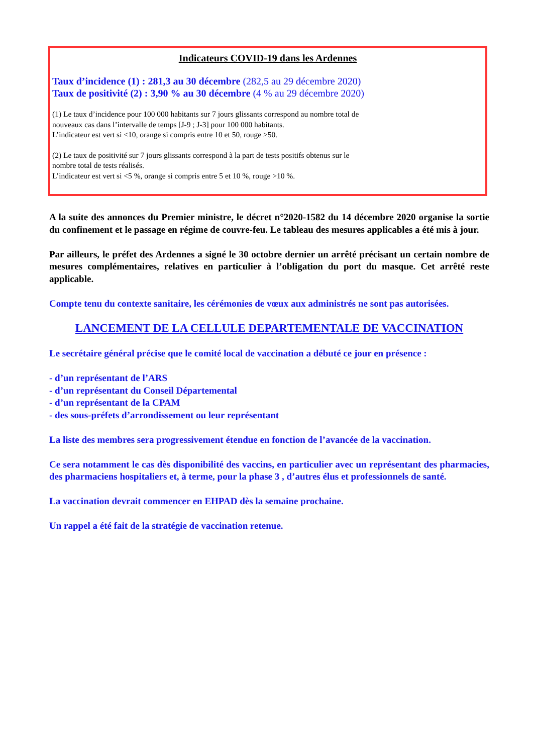Indicateurs COVID-19 dans les Ardennes
Taux d’incidence (1) : 281,3 au 30 décembre (282,5 au 29 décembre 2020)
Taux de positivité (2) : 3,90 % au 30 décembre (4 % au 29 décembre 2020)
(1) Le taux d’incidence pour 100 000 habitants sur 7 jours glissants correspond au nombre total de
nouveaux cas dans l’intervalle de temps [J-9 ; J-3] pour 100 000 habitants.
L’indicateur est vert si <10, orange si compris entre 10 et 50, rouge >50.
(2) Le taux de positivité sur 7 jours glissants correspond à la part de tests positifs obtenus sur le
nombre total de tests réalisés.
L’indicateur est vert si <5 %, orange si compris entre 5 et 10 %, rouge >10 %.
A la suite des annonces du Premier ministre, le décret n°2020-1582 du 14 décembre 2020 organise la sortie du confinement et le passage en régime de couvre-feu. Le tableau des mesures applicables a été mis à jour.
Par ailleurs, le préfet des Ardennes a signé le 30 octobre dernier un arrêté précisant un certain nombre de mesures complémentaires, relatives en particulier à l’obligation du port du masque. Cet arrêté reste applicable.
Compte tenu du contexte sanitaire, les cérémonies de vœux aux administrés ne sont pas autorisées.
LANCEMENT DE LA CELLULE DEPARTEMENTALE DE VACCINATION
Le secrétaire général précise que le comité local de vaccination a débuté ce jour en présence :
- d’un représentant de l’ARS
- d’un représentant du Conseil Départemental
- d’un représentant de la CPAM
- des sous-préfets d’arrondissement ou leur représentant
La liste des membres sera progressivement étendue en fonction de l’avancée de la vaccination.
Ce sera notamment le cas dès disponibilité des vaccins, en particulier avec un représentant des pharmacies, des pharmaciens hospitaliers et, à terme, pour la phase 3 , d’autres élus et professionnels de santé.
La vaccination devrait commencer en EHPAD dès la semaine prochaine.
Un rappel a été fait de la stratégie de vaccination retenue.